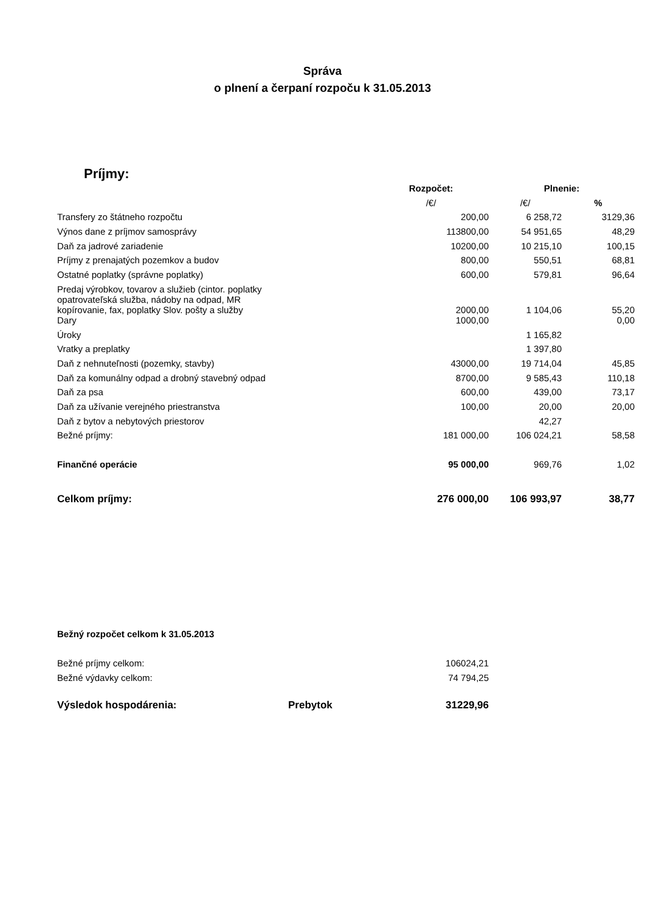Správa
o plnení a čerpaní rozpoču k 31.05.2013
Príjmy:
| | Rozpočet: | Plnenie: | |
| --- | --- | --- | --- |
| | /€/ | /€/ | % |
| Transfery zo štátneho rozpočtu | 200,00 | 6 258,72 | 3129,36 |
| Výnos dane z príjmov samosprávy | 113800,00 | 54 951,65 | 48,29 |
| Daň za jadrové zariadenie | 10200,00 | 10 215,10 | 100,15 |
| Príjmy z prenajatých pozemkov a budov | 800,00 | 550,51 | 68,81 |
| Ostatné poplatky (správne poplatky) | 600,00 | 579,81 | 96,64 |
| Predaj výrobkov, tovarov a služieb (cintor. poplatky opatrovateľská služba, nádoby na odpad, MR kopírovanie, fax, poplatky Slov. pošty a služby | 2000,00 | 1 104,06 | 55,20 |
| Dary | 1000,00 | | 0,00 |
| Úroky | | 1 165,82 | |
| Vratky a preplatky | | 1 397,80 | |
| Daň z nehnuteľnosti (pozemky, stavby) | 43000,00 | 19 714,04 | 45,85 |
| Daň za komunálny odpad a drobný stavebný odpad | 8700,00 | 9 585,43 | 110,18 |
| Daň za psa | 600,00 | 439,00 | 73,17 |
| Daň za užívanie verejného priestranstva | 100,00 | 20,00 | 20,00 |
| Daň z bytov a nebytových priestorov | | 42,27 | |
| Bežné príjmy: | 181 000,00 | 106 024,21 | 58,58 |
| Finančné operácie | 95 000,00 | 969,76 | 1,02 |
| Celkom príjmy: | 276 000,00 | 106 993,97 | 38,77 |
| Bežný rozpočet celkom k 31.05.2013 | | |
| Bežné príjmy celkom: | | 106024,21 |
| Bežné výdavky celkom: | | 74 794,25 |
| Výsledok hospodárenia: | Prebytok | 31229,96 |